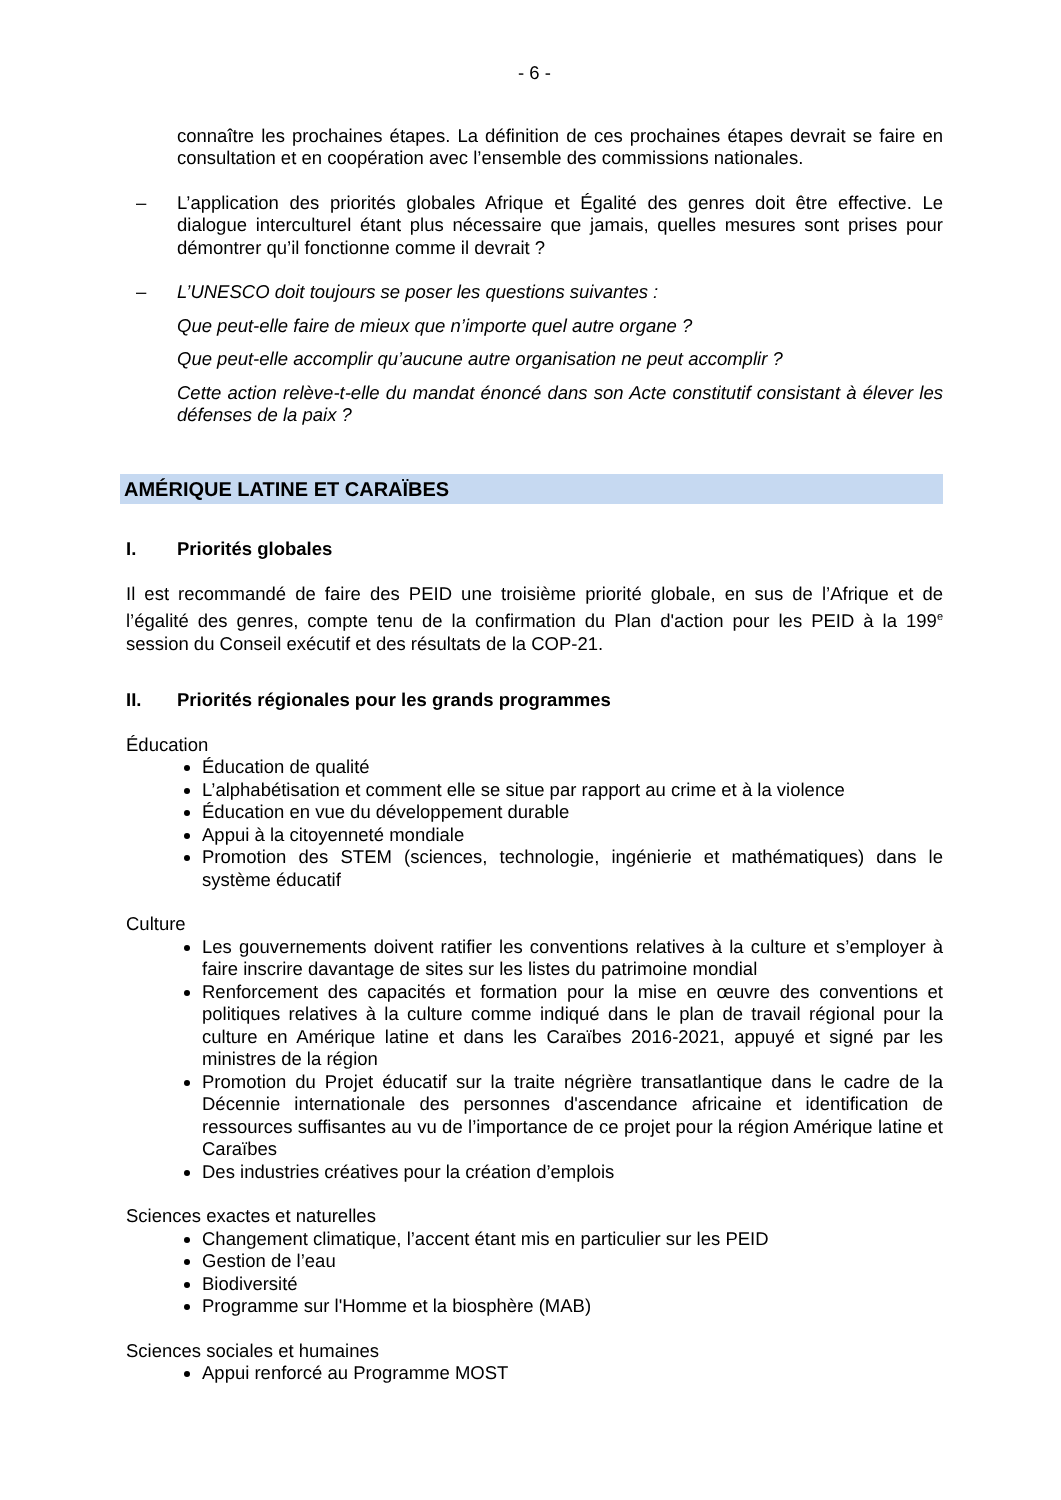- 6 -
connaître les prochaines étapes. La définition de ces prochaines étapes devrait se faire en consultation et en coopération avec l’ensemble des commissions nationales.
– L’application des priorités globales Afrique et Égalité des genres doit être effective. Le dialogue interculturel étant plus nécessaire que jamais, quelles mesures sont prises pour démontrer qu’il fonctionne comme il devrait ?
– L’UNESCO doit toujours se poser les questions suivantes :
Que peut-elle faire de mieux que n’importe quel autre organe ?
Que peut-elle accomplir qu’aucune autre organisation ne peut accomplir ?
Cette action relève-t-elle du mandat énoncé dans son Acte constitutif consistant à élever les défenses de la paix ?
AMÉRIQUE LATINE ET CARAÏBES
I. Priorités globales
Il est recommandé de faire des PEID une troisième priorité globale, en sus de l’Afrique et de l’égalité des genres, compte tenu de la confirmation du Plan d'action pour les PEID à la 199<sup>e</sup> session du Conseil exécutif et des résultats de la COP-21.
II. Priorités régionales pour les grands programmes
Éducation
Éducation de qualité
L’alphabétisation et comment elle se situe par rapport au crime et à la violence
Éducation en vue du développement durable
Appui à la citoyenneté mondiale
Promotion des STEM (sciences, technologie, ingénierie et mathématiques) dans le système éducatif
Culture
Les gouvernements doivent ratifier les conventions relatives à la culture et s’employer à faire inscrire davantage de sites sur les listes du patrimoine mondial
Renforcement des capacités et formation pour la mise en œuvre des conventions et politiques relatives à la culture comme indiqué dans le plan de travail régional pour la culture en Amérique latine et dans les Caraïbes 2016-2021, appuyé et signé par les ministres de la région
Promotion du Projet éducatif sur la traite négrière transatlantique dans le cadre de la Décennie internationale des personnes d'ascendance africaine et identification de ressources suffisantes au vu de l’importance de ce projet pour la région Amérique latine et Caraïbes
Des industries créatives pour la création d’emplois
Sciences exactes et naturelles
Changement climatique, l’accent étant mis en particulier sur les PEID
Gestion de l’eau
Biodiversité
Programme sur l'Homme et la biosphère (MAB)
Sciences sociales et humaines
Appui renforcé au Programme MOST